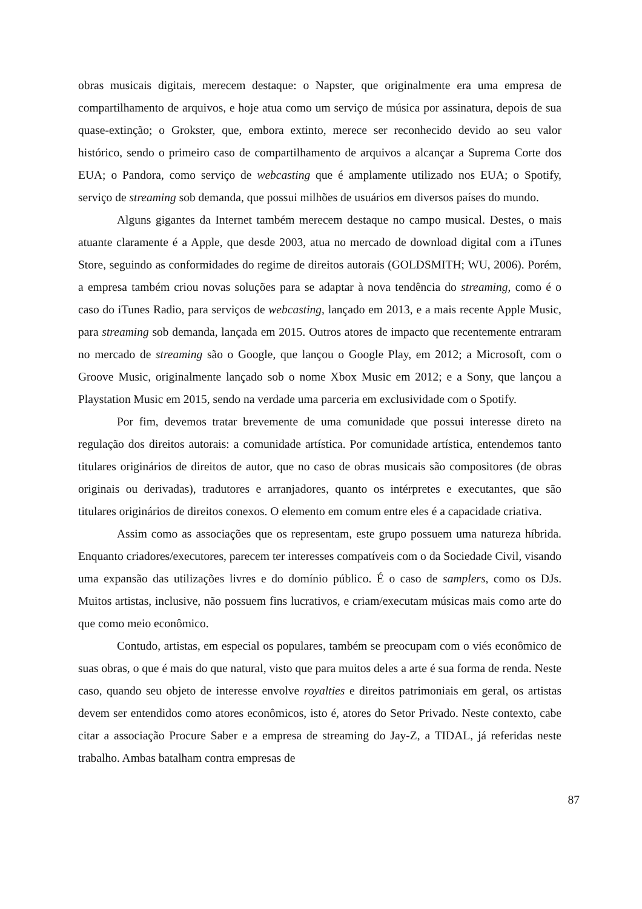obras musicais digitais, merecem destaque: o Napster, que originalmente era uma empresa de compartilhamento de arquivos, e hoje atua como um serviço de música por assinatura, depois de sua quase-extinção; o Grokster, que, embora extinto, merece ser reconhecido devido ao seu valor histórico, sendo o primeiro caso de compartilhamento de arquivos a alcançar a Suprema Corte dos EUA; o Pandora, como serviço de webcasting que é amplamente utilizado nos EUA; o Spotify, serviço de streaming sob demanda, que possui milhões de usuários em diversos países do mundo.
Alguns gigantes da Internet também merecem destaque no campo musical. Destes, o mais atuante claramente é a Apple, que desde 2003, atua no mercado de download digital com a iTunes Store, seguindo as conformidades do regime de direitos autorais (GOLDSMITH; WU, 2006). Porém, a empresa também criou novas soluções para se adaptar à nova tendência do streaming, como é o caso do iTunes Radio, para serviços de webcasting, lançado em 2013, e a mais recente Apple Music, para streaming sob demanda, lançada em 2015. Outros atores de impacto que recentemente entraram no mercado de streaming são o Google, que lançou o Google Play, em 2012; a Microsoft, com o Groove Music, originalmente lançado sob o nome Xbox Music em 2012; e a Sony, que lançou a Playstation Music em 2015, sendo na verdade uma parceria em exclusividade com o Spotify.
Por fim, devemos tratar brevemente de uma comunidade que possui interesse direto na regulação dos direitos autorais: a comunidade artística. Por comunidade artística, entendemos tanto titulares originários de direitos de autor, que no caso de obras musicais são compositores (de obras originais ou derivadas), tradutores e arranjadores, quanto os intérpretes e executantes, que são titulares originários de direitos conexos. O elemento em comum entre eles é a capacidade criativa.
Assim como as associações que os representam, este grupo possuem uma natureza híbrida. Enquanto criadores/executores, parecem ter interesses compatíveis com o da Sociedade Civil, visando uma expansão das utilizações livres e do domínio público. É o caso de samplers, como os DJs. Muitos artistas, inclusive, não possuem fins lucrativos, e criam/executam músicas mais como arte do que como meio econômico.
Contudo, artistas, em especial os populares, também se preocupam com o viés econômico de suas obras, o que é mais do que natural, visto que para muitos deles a arte é sua forma de renda. Neste caso, quando seu objeto de interesse envolve royalties e direitos patrimoniais em geral, os artistas devem ser entendidos como atores econômicos, isto é, atores do Setor Privado. Neste contexto, cabe citar a associação Procure Saber e a empresa de streaming do Jay-Z, a TIDAL, já referidas neste trabalho. Ambas batalham contra empresas de
87